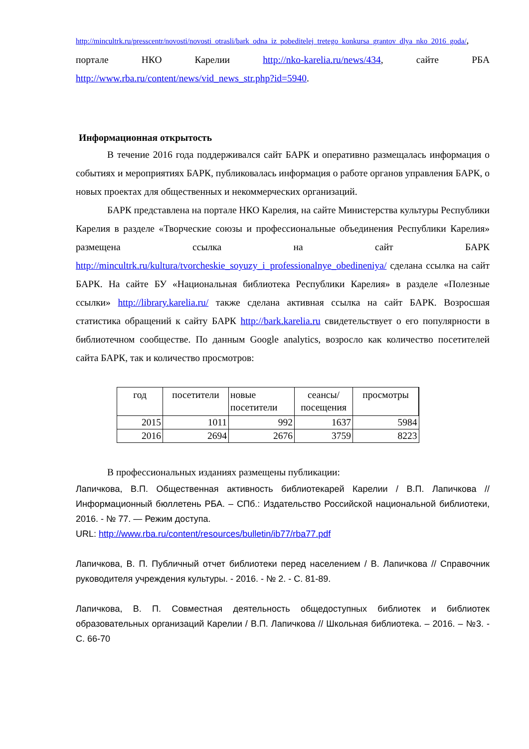http://mincultrk.ru/presscentr/novosti/novosti_otrasli/bark_odna_iz_pobeditelej_tretego_konkursa_grantov_dlya_nko_2016_goda/, портале НКО Карелии http://nko-karelia.ru/news/434, сайте РБА http://www.rba.ru/content/news/vid_news_str.php?id=5940.
Информационная открытость
В течение 2016 года поддерживался сайт БАРК и оперативно размещалась информация о событиях и мероприятиях БАРК, публиковалась информация о работе органов управления БАРК, о новых проектах для общественных и некоммерческих организаций.
БАРК представлена на портале НКО Карелия, на сайте Министерства культуры Республики Карелия в разделе «Творческие союзы и профессиональные объединения Республики Карелия» размещена ссылка на сайт БАРК http://mincultrk.ru/kultura/tvorcheskie_soyuzy_i_professionalnye_obedineniya/ сделана ссылка на сайт БАРК. На сайте БУ «Национальная библиотека Республики Карелия» в разделе «Полезные ссылки» http://library.karelia.ru/ также сделана активная ссылка на сайт БАРК. Возросшая статистика обращений к сайту БАРК http://bark.karelia.ru свидетельствует о его популярности в библиотечном сообществе. По данным Google analytics, возросло как количество посетителей сайта БАРК, так и количество просмотров:
| год | посетители | новые посетители | сеансы/ посещения | просмотры |
| --- | --- | --- | --- | --- |
| 2015 | 1011 | 992 | 1637 | 5984 |
| 2016 | 2694 | 2676 | 3759 | 8223 |
В профессиональных изданиях размещены публикации:
Лапичкова, В.П. Общественная активность библиотекарей Карелии / В.П. Лапичкова // Информационный бюллетень РБА. – СПб.: Издательство Российской национальной библиотеки, 2016. - № 77. — Режим доступа.
URL: http://www.rba.ru/content/resources/bulletin/ib77/rba77.pdf
Лапичкова, В. П. Публичный отчет библиотеки перед населением / В. Лапичкова // Справочник руководителя учреждения культуры. - 2016. - № 2. - С. 81-89.
Лапичкова, В. П. Совместная деятельность общедоступных библиотек и библиотек образовательных организаций Карелии / В.П. Лапичкова // Школьная библиотека. – 2016. – №3. - С. 66-70